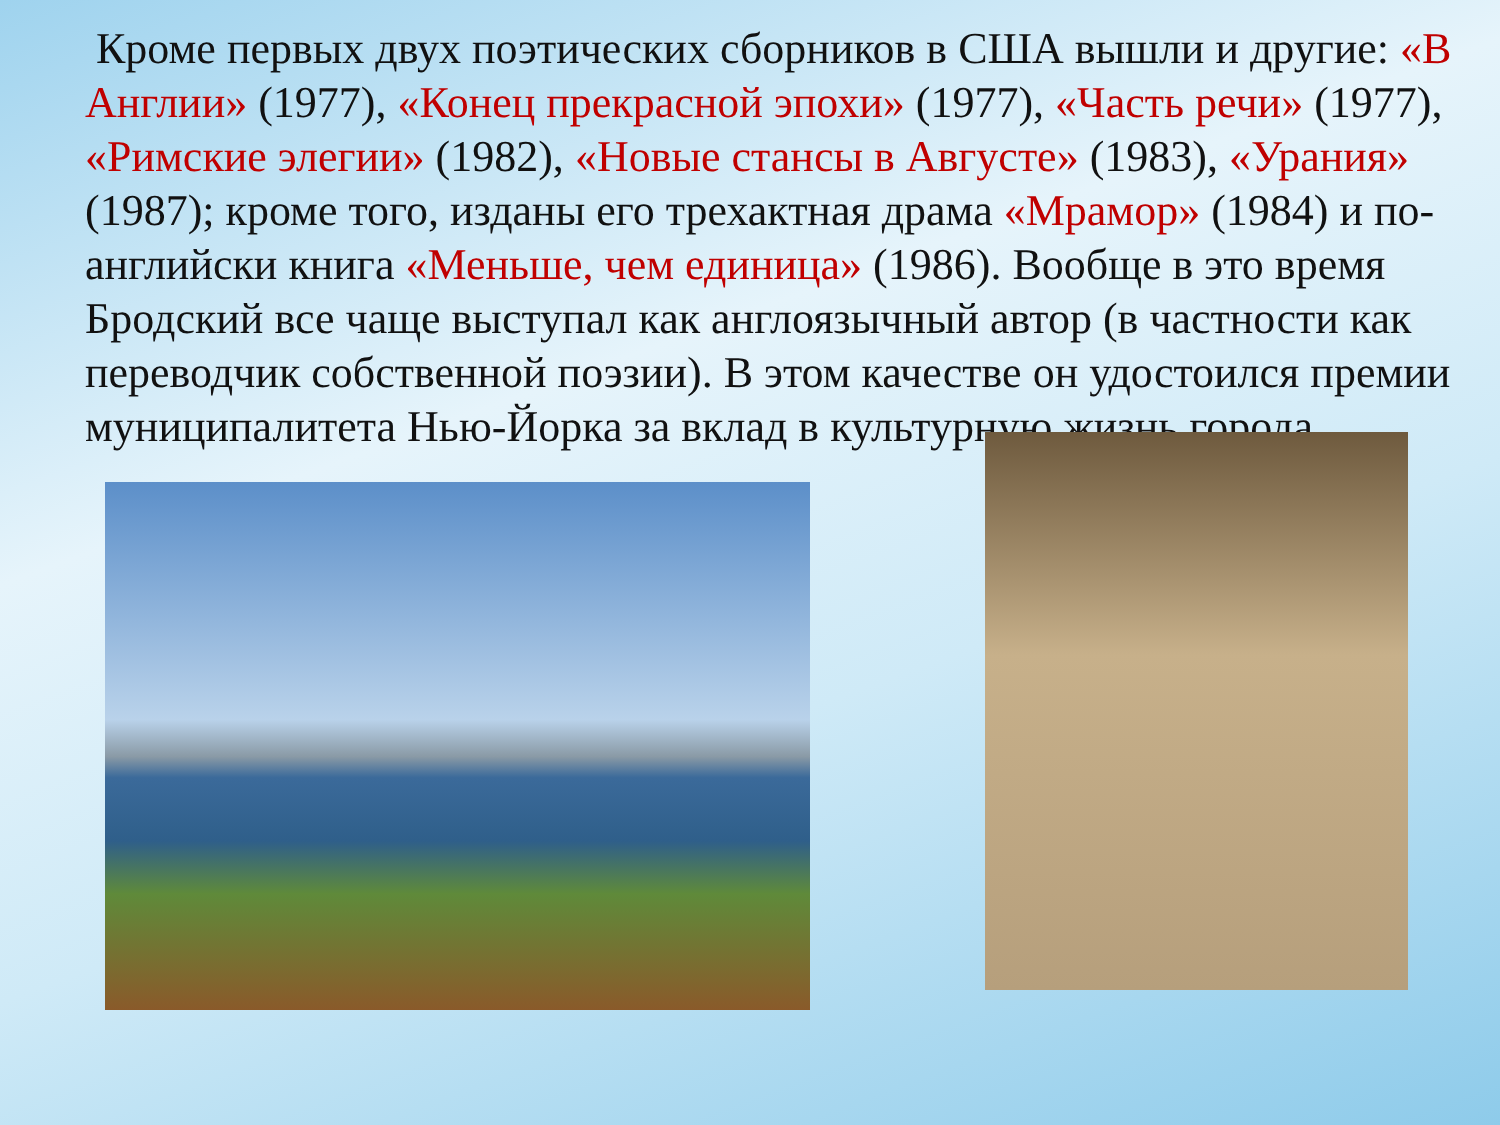Кроме первых двух поэтических сборников в США вышли и другие: «В Англии» (1977), «Конец прекрасной эпохи» (1977), «Часть речи» (1977), «Римские элегии» (1982), «Новые стансы в Августе» (1983), «Урания» (1987); кроме того, изданы его трехактная драма «Мрамор» (1984) и по-английски книга «Меньше, чем единица» (1986). Вообще в это время Бродский все чаще выступал как англоязычный автор (в частности как переводчик собственной поэзии). В этом качестве он удостоился премии муниципалитета Нью-Йорка за вклад в культурную жизнь города.